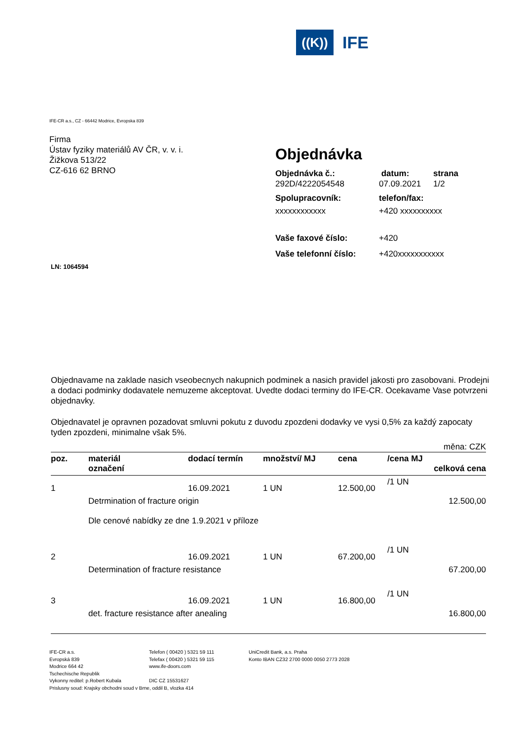((K))
IFE
IFE-CR a.s., CZ - 66442 Modrice, Evropska 839
Firma
Ústav fyziky materiálů AV ČR, v. v. i.
Žižkova 513/22
CZ-616 62 BRNO
Objednávka
Objednávka č.: datum: strana 292D/4222054548 07.09.2021 1/2
Spolupracovník: telefon/fax: xxxxxxxxxxxx +420 xxxxxxxxxx
Vaše faxové číslo: +420 Vaše telefonní číslo: +420xxxxxxxxxxx
LN: 1064594
Objednavame na zaklade nasich vseobecnych nakupnich podminek a nasich pravidel jakosti pro zasobovani. Prodejni a dodaci podminky dodavatele nemuzeme akceptovat. Uvedte dodaci terminy do IFE-CR. Ocekavame Vase potvrzeni objednavky.
Objednavatel je opravnen pozadovat smluvni pokutu z duvodu zpozdeni dodavky ve vysi 0,5% za každý zapocaty tyden zpozdeni, minimalne však 5%.
| měna: CZK | | | | | | |
| poz. | materiál označení | dodací termín | množství/ MJ | cena | /cena MJ | celková cena |
| 1 | | 16.09.2021 | 1 UN | 12.500,00 | /1 UN | |
| | Detrmination of fracture origin Dle cenové nabídky ze dne 1.9.2021 v příloze | | | | | 12.500,00 |
| 2 | | 16.09.2021 | 1 UN | 67.200,00 | /1 UN | |
| | Determination of fracture resistance | | | | | 67.200,00 |
| 3 | | 16.09.2021 | 1 UN | 16.800,00 | /1 UN | |
| | det. fracture resistance after anealing | | | | | 16.800,00 |
IFE-CR a.s.
Evropská 839
Modrice 664 42
Tschechische Republik
Vykonny reditel: p.Robert Kubala
Telefon ( 00420 ) 5321 59 111
Telefax ( 00420 ) 5321 59 115
www.ife-doors.com
DIC CZ 15531627
UniCredit Bank, a.s. Praha
Konto IBAN CZ32 2700 0000 0050 2773 2028
Prislusny soud: Krajsky obchodni soud v Brne, oddil B, vlozka 414